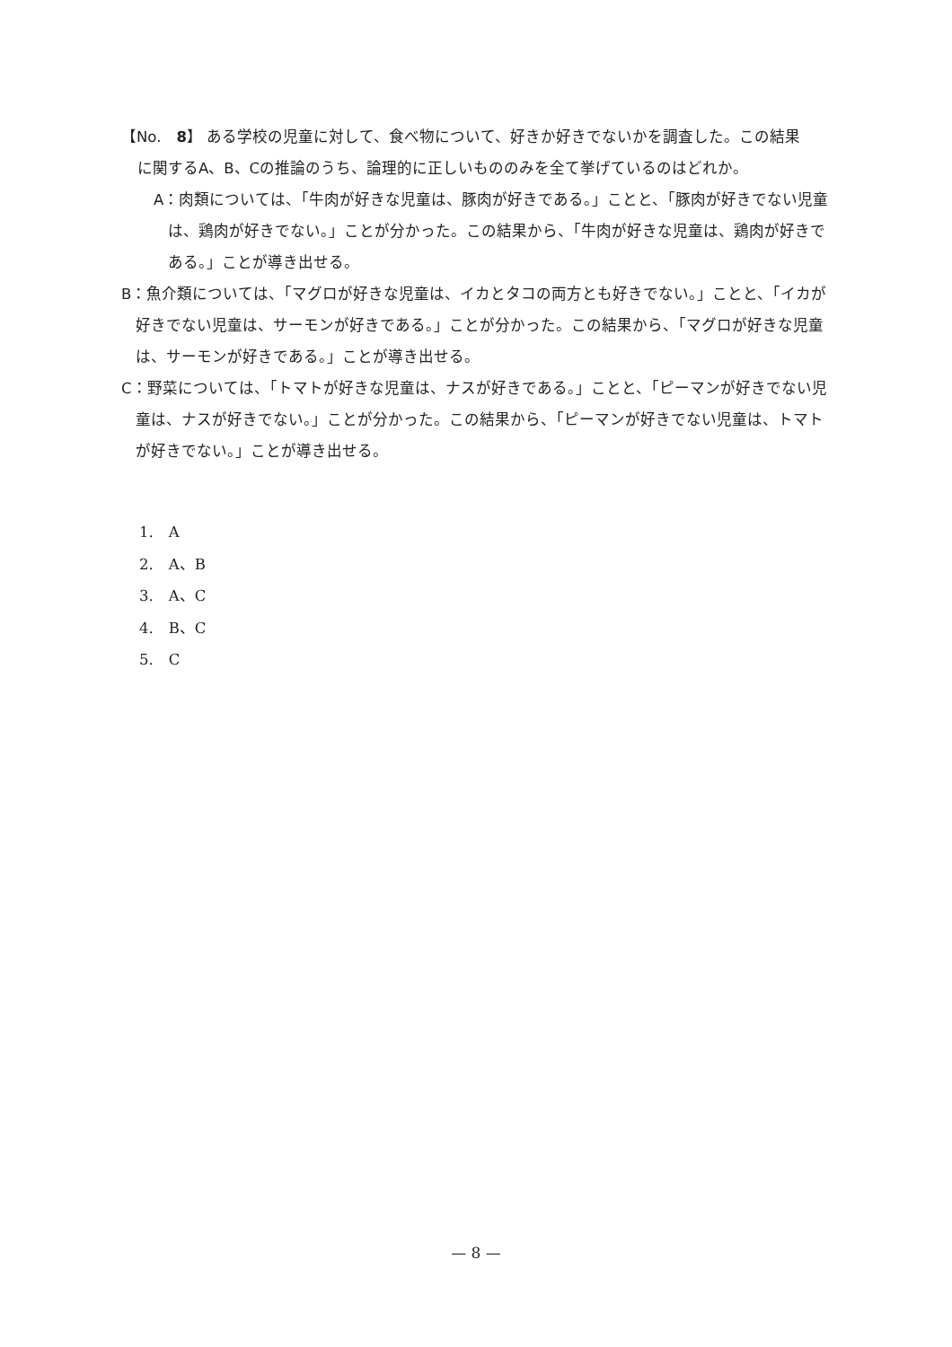【No.　8】 ある学校の児童に対して、食べ物について、好きか好きでないかを調査した。この結果
に関するA、B、Cの推論のうち、論理的に正しいもののみを全て挙げているのはどれか。
A：肉類については、「牛肉が好きな児童は、豚肉が好きである。」ことと、「豚肉が好きでない児童は、鶏肉が好きでない。」ことが分かった。この結果から、「牛肉が好きな児童は、鶏肉が好きである。」ことが導き出せる。
B：魚介類については、「マグロが好きな児童は、イカとタコの両方とも好きでない。」ことと、「イカが好きでない児童は、サーモンが好きである。」ことが分かった。この結果から、「マグロが好きな児童は、サーモンが好きである。」ことが導き出せる。
C：野菜については、「トマトが好きな児童は、ナスが好きである。」ことと、「ピーマンが好きでない児童は、ナスが好きでない。」ことが分かった。この結果から、「ピーマンが好きでない児童は、トマトが好きでない。」ことが導き出せる。
1.　A
2.　A、B
3.　A、C
4.　B、C
5.　C
— 8 —